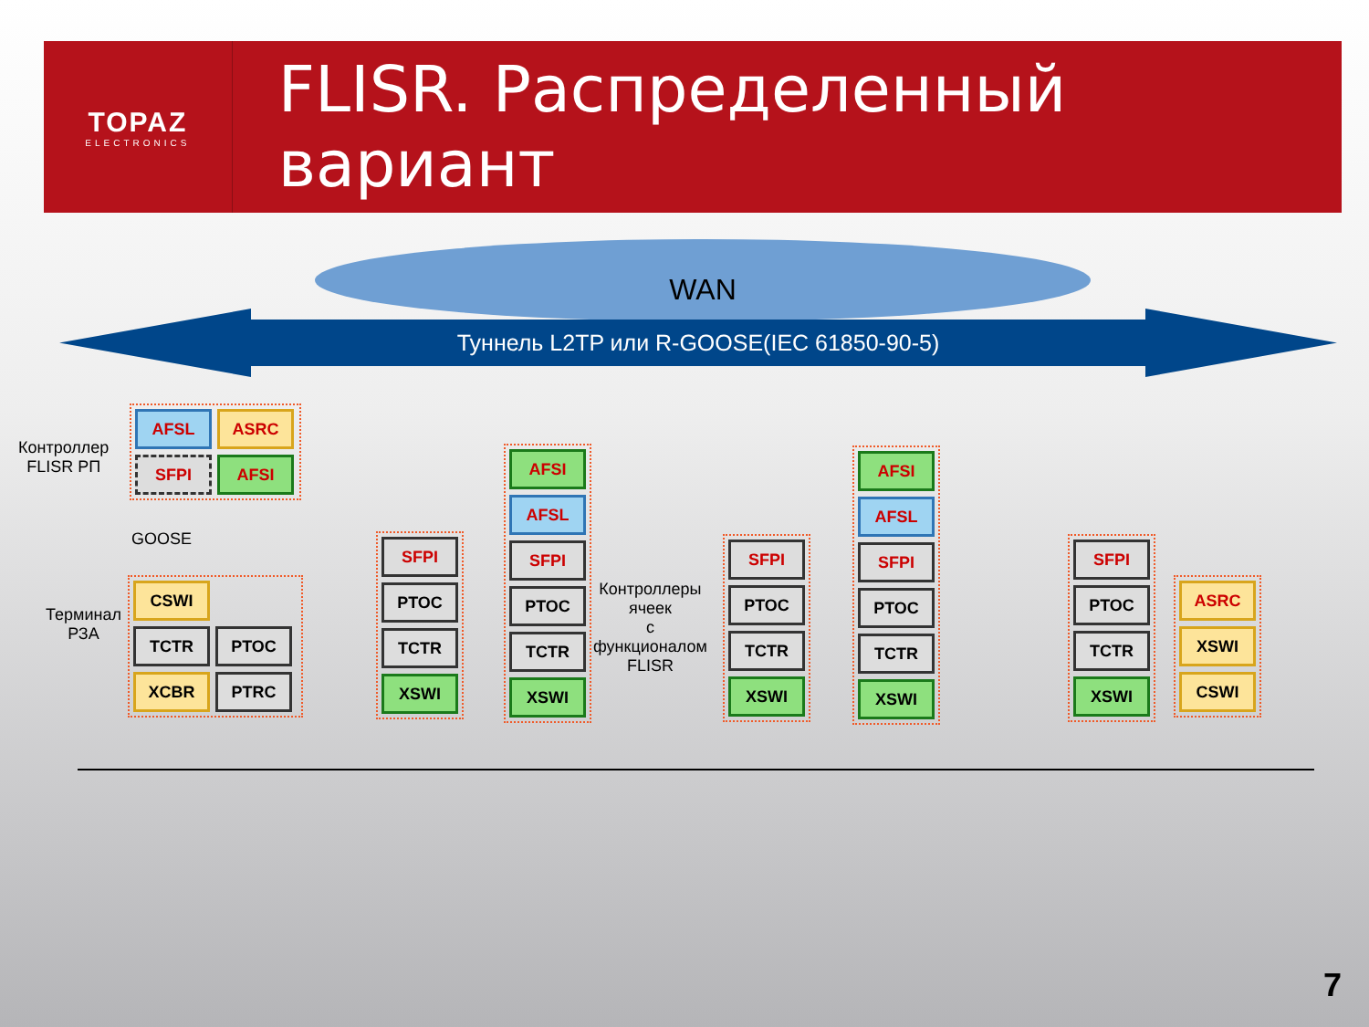TOPAZ
ELECTRONICS
FLISR. Распределенный вариант
WAN
Туннель L2TP или R-GOOSE(IEC 61850-90-5)
Контроллер
FLISR РП
AFSL
ASRC
SFPI
AFSI
GOOSE
Терминал
РЗА
CSWI
TCTR
PTOC
XCBR
PTRC
SFPI
PTOC
TCTR
XSWI
AFSI
AFSL
SFPI
PTOC
TCTR
XSWI
Контроллеры
ячеек
с
функционалом
FLISR
SFPI
PTOC
TCTR
XSWI
AFSI
AFSL
SFPI
PTOC
TCTR
XSWI
SFPI
PTOC
TCTR
XSWI
ASRC
XSWI
CSWI
7